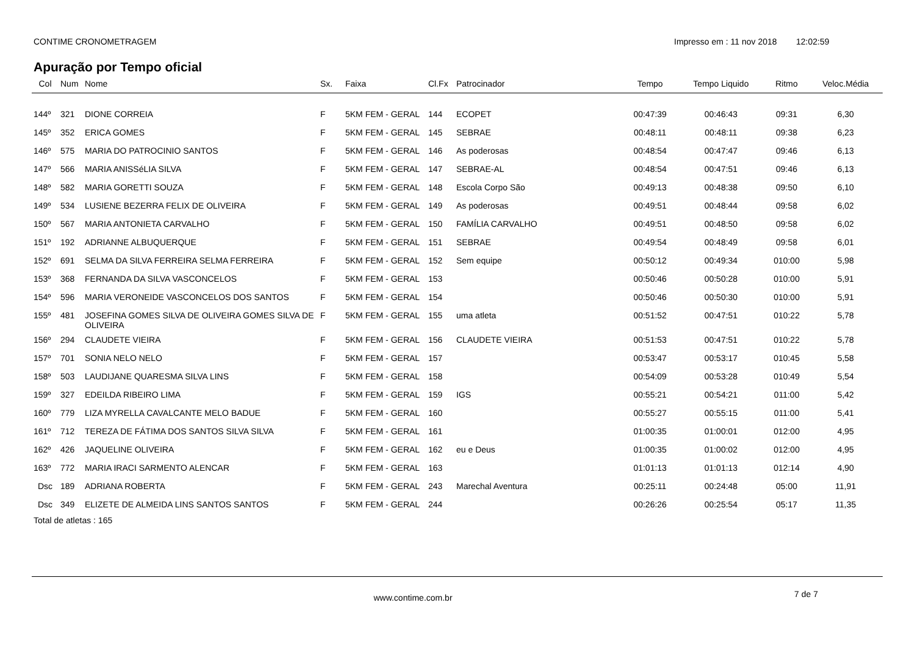CONTIME CRONOMETRAGEM Impresso em : 11 nov 2018
12:02:59
Apuração por Tempo oficial
| Col | Num | Nome | Sx. | Faixa | Cl.Fx | Patrocinador | Tempo | Tempo Liquido | Ritmo | Veloc.Média |
| --- | --- | --- | --- | --- | --- | --- | --- | --- | --- | --- |
| 144º | 321 | DIONE CORREIA | F | 5KM FEM - GERAL | 144 | ECOPET | 00:47:39 | 00:46:43 | 09:31 | 6,30 |
| 145º | 352 | ERICA GOMES | F | 5KM FEM - GERAL | 145 | SEBRAE | 00:48:11 | 00:48:11 | 09:38 | 6,23 |
| 146º | 575 | MARIA DO PATROCINIO SANTOS | F | 5KM FEM - GERAL | 146 | As poderosas | 00:48:54 | 00:47:47 | 09:46 | 6,13 |
| 147º | 566 | MARIA ANISSéLIA SILVA | F | 5KM FEM - GERAL | 147 | SEBRAE-AL | 00:48:54 | 00:47:51 | 09:46 | 6,13 |
| 148º | 582 | MARIA GORETTI SOUZA | F | 5KM FEM - GERAL | 148 | Escola Corpo São | 00:49:13 | 00:48:38 | 09:50 | 6,10 |
| 149º | 534 | LUSIENE BEZERRA FELIX DE OLIVEIRA | F | 5KM FEM - GERAL | 149 | As poderosas | 00:49:51 | 00:48:44 | 09:58 | 6,02 |
| 150º | 567 | MARIA ANTONIETA CARVALHO | F | 5KM FEM - GERAL | 150 | FAMÍLIA CARVALHO | 00:49:51 | 00:48:50 | 09:58 | 6,02 |
| 151º | 192 | ADRIANNE ALBUQUERQUE | F | 5KM FEM - GERAL | 151 | SEBRAE | 00:49:54 | 00:48:49 | 09:58 | 6,01 |
| 152º | 691 | SELMA DA SILVA FERREIRA SELMA FERREIRA | F | 5KM FEM - GERAL | 152 | Sem equipe | 00:50:12 | 00:49:34 | 010:00 | 5,98 |
| 153º | 368 | FERNANDA DA SILVA VASCONCELOS | F | 5KM FEM - GERAL | 153 | | 00:50:46 | 00:50:28 | 010:00 | 5,91 |
| 154º | 596 | MARIA VERONEIDE VASCONCELOS DOS SANTOS | F | 5KM FEM - GERAL | 154 | | 00:50:46 | 00:50:30 | 010:00 | 5,91 |
| 155º | 481 | JOSEFINA GOMES SILVA DE OLIVEIRA GOMES SILVA DE OLIVEIRA | F | 5KM FEM - GERAL | 155 | uma atleta | 00:51:52 | 00:47:51 | 010:22 | 5,78 |
| 156º | 294 | CLAUDETE VIEIRA | F | 5KM FEM - GERAL | 156 | CLAUDETE VIEIRA | 00:51:53 | 00:47:51 | 010:22 | 5,78 |
| 157º | 701 | SONIA NELO NELO | F | 5KM FEM - GERAL | 157 | | 00:53:47 | 00:53:17 | 010:45 | 5,58 |
| 158º | 503 | LAUDIJANE QUARESMA SILVA LINS | F | 5KM FEM - GERAL | 158 | | 00:54:09 | 00:53:28 | 010:49 | 5,54 |
| 159º | 327 | EDEILDA RIBEIRO LIMA | F | 5KM FEM - GERAL | 159 | IGS | 00:55:21 | 00:54:21 | 011:00 | 5,42 |
| 160º | 779 | LIZA MYRELLA CAVALCANTE MELO BADUE | F | 5KM FEM - GERAL | 160 | | 00:55:27 | 00:55:15 | 011:00 | 5,41 |
| 161º | 712 | TEREZA DE FÁTIMA DOS SANTOS SILVA SILVA | F | 5KM FEM - GERAL | 161 | | 01:00:35 | 01:00:01 | 012:00 | 4,95 |
| 162º | 426 | JAQUELINE OLIVEIRA | F | 5KM FEM - GERAL | 162 | eu e Deus | 01:00:35 | 01:00:02 | 012:00 | 4,95 |
| 163º | 772 | MARIA IRACI SARMENTO ALENCAR | F | 5KM FEM - GERAL | 163 | | 01:01:13 | 01:01:13 | 012:14 | 4,90 |
| Dsc | 189 | ADRIANA ROBERTA | F | 5KM FEM - GERAL | 243 | Marechal Aventura | 00:25:11 | 00:24:48 | 05:00 | 11,91 |
| Dsc | 349 | ELIZETE DE ALMEIDA LINS SANTOS SANTOS | F | 5KM FEM - GERAL | 244 | | 00:26:26 | 00:25:54 | 05:17 | 11,35 |
Total de atletas : 165
www.contime.com.br
7 de 7